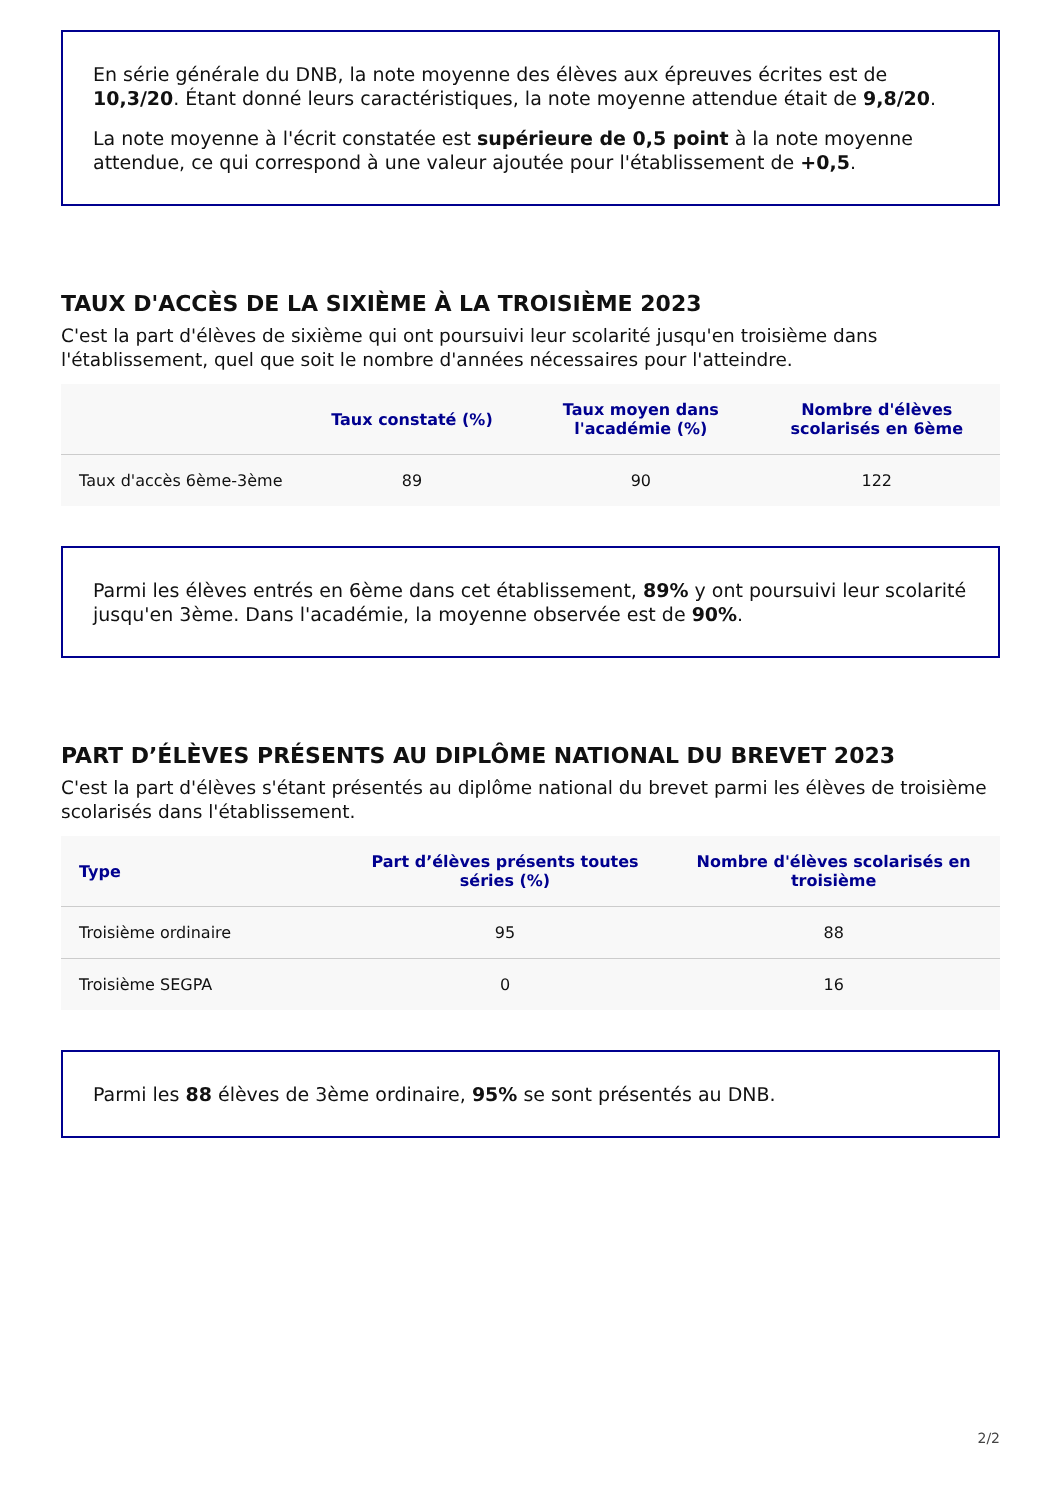En série générale du DNB, la note moyenne des élèves aux épreuves écrites est de 10,3/20. Étant donné leurs caractéristiques, la note moyenne attendue était de 9,8/20.
La note moyenne à l'écrit constatée est supérieure de 0,5 point à la note moyenne attendue, ce qui correspond à une valeur ajoutée pour l'établissement de +0,5.
TAUX D'ACCÈS DE LA SIXIÈME À LA TROISIÈME 2023
C'est la part d'élèves de sixième qui ont poursuivi leur scolarité jusqu'en troisième dans l'établissement, quel que soit le nombre d'années nécessaires pour l'atteindre.
| | Taux constaté (%) | Taux moyen dans l'académie (%) | Nombre d'élèves scolarisés en 6ème |
| --- | --- | --- | --- |
| Taux d'accès 6ème-3ème | 89 | 90 | 122 |
Parmi les élèves entrés en 6ème dans cet établissement, 89% y ont poursuivi leur scolarité jusqu'en 3ème. Dans l'académie, la moyenne observée est de 90%.
PART D’ÉLÈVES PRÉSENTS AU DIPLÔME NATIONAL DU BREVET 2023
C'est la part d'élèves s'étant présentés au diplôme national du brevet parmi les élèves de troisième scolarisés dans l'établissement.
| Type | Part d’élèves présents toutes séries (%) | Nombre d'élèves scolarisés en troisième |
| --- | --- | --- |
| Troisième ordinaire | 95 | 88 |
| Troisième SEGPA | 0 | 16 |
Parmi les 88 élèves de 3ème ordinaire, 95% se sont présentés au DNB.
2/2